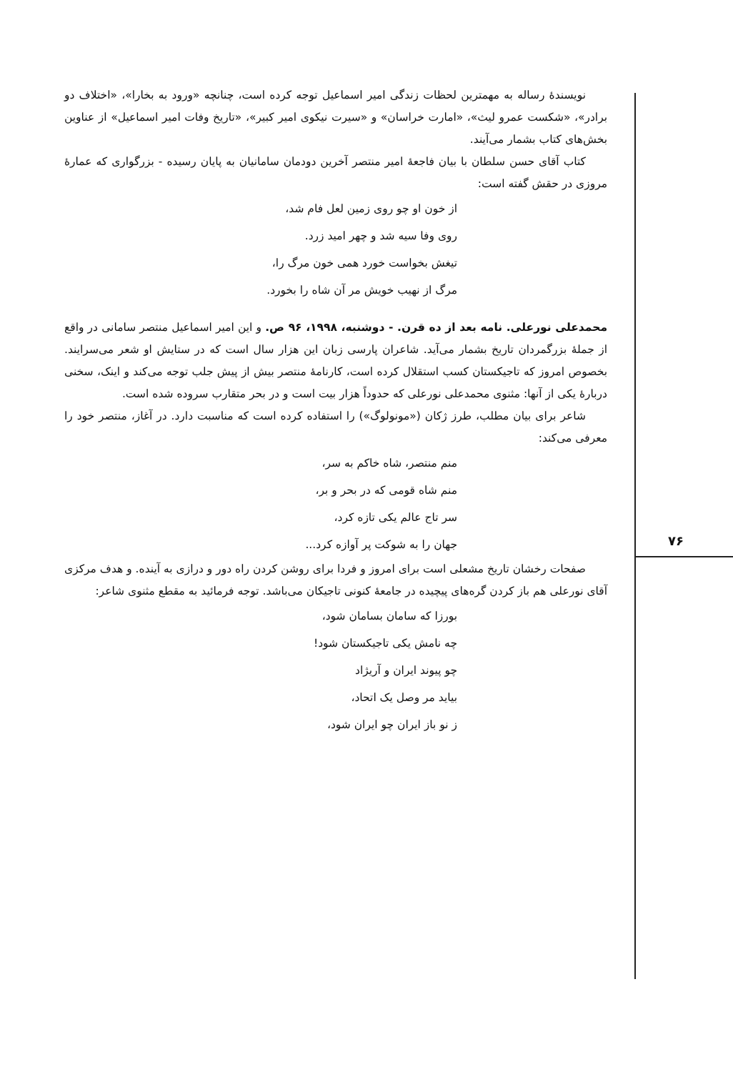۷۶
نویسندهٔ رساله به مهمترین لحظات زندگی امیر اسماعیل توجه کرده است، چنانچه «ورود به بخارا»، «اختلاف دو برادر»، «شکست عمرو لیث»، «امارت خراسان» و «سیرت نیکوی امیر کبیر»، «تاریخ وفات امیر اسماعیل» از عناوین بخش‌های کتاب بشمار می‌آیند.
کتاب آقای حسن سلطان با بیان فاجعهٔ امیر منتصر آخرین دودمان سامانیان به پایان رسیده - بزرگواری که عمارهٔ مروزی در حقش گفته است:
از خون او چو روی زمین لعل فام شد،
روی وفا سیه شد و چهر امید زرد.
تیغش بخواست خورد همی خون مرگ را،
مرگ از نهیب خویش مر آن شاه را بخورد.
محمدعلی نورعلی. نامه بعد از ده قرن. - دوشنبه، ۱۹۹۸، ۹۶ ص. و این امیر اسماعیل منتصر سامانی در واقع از جملهٔ بزرگمردان تاریخ بشمار می‌آید. شاعران پارسی زبان این هزار سال است که در ستایش او شعر می‌سرایند. بخصوص امروز که تاجیکستان کسب استقلال کرده است، کارنامهٔ منتصر بیش از پیش جلب توجه می‌کند و اینک، سخنی دربارهٔ یکی از آنها: مثنوی محمدعلی نورعلی که حدوداً هزار بیت است و در بحر متقارب سروده شده است.
شاعر برای بیان مطلب، طرز ژکان («مونولوگ») را استفاده کرده است که مناسبت دارد. در آغاز، منتصر خود را معرفی می‌کند:
منم منتصر، شاه خاکم به سر،
منم شاه قومی که در بحر و بر،
سر تاج عالم یکی تازه کرد،
جهان را به شوکت پر آوازه کرد...
صفحات رخشان تاریخ مشعلی است برای امروز و فردا برای روشن کردن راه دور و درازی به آینده. و هدف مرکزی آقای نورعلی هم باز کردن گره‌های پیچیده در جامعهٔ کنونی تاجیکان می‌باشد. توجه فرمائید به مقطع مثنوی شاعر:
بورزا که سامان بسامان شود،
چه نامش یکی تاجیکستان شود!
چو پیوند ایران و آریژاد
بیاید مر وصل یک اتحاد،
ز نو باز ایران چو ایران شود،